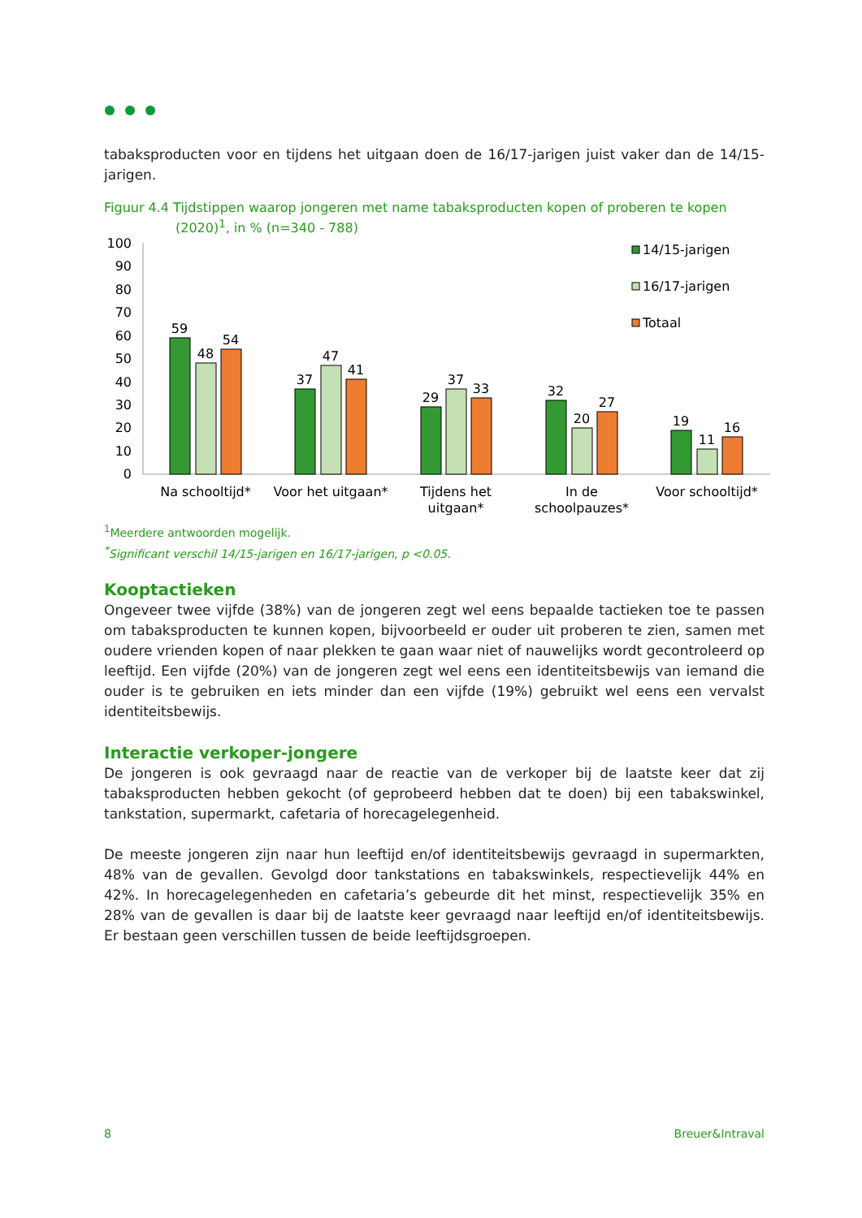tabaksproducten voor en tijdens het uitgaan doen de 16/17-jarigen juist vaker dan de 14/15-jarigen.
Figuur 4.4 Tijdstippen waarop jongeren met name tabaksproducten kopen of proberen te kopen
(2020)<sup>1</sup>, in % (n=340 - 788)
100
90
80
70
60
50
40
30
20
10
0
59
48
54
37
47
41
29
37
33
32
20
27
19
11
16
Na schooltijd*
Voor het uitgaan*
Tijdens het
uitgaan*
In de
schoolpauzes*
Voor schooltijd*
14/15-jarigen
16/17-jarigen
Totaal
<sup>1</sup> Meerdere antwoorden mogelijk.
<sup>*</sup> Significant verschil 14/15-jarigen en 16/17-jarigen, p <0.05.
Kooptactieken
Ongeveer twee vijfde (38%) van de jongeren zegt wel eens bepaalde tactieken toe te passen om tabaksproducten te kunnen kopen, bijvoorbeeld er ouder uit proberen te zien, samen met oudere vrienden kopen of naar plekken te gaan waar niet of nauwelijks wordt gecontroleerd op leeftijd. Een vijfde (20%) van de jongeren zegt wel eens een identiteitsbewijs van iemand die ouder is te gebruiken en iets minder dan een vijfde (19%) gebruikt wel eens een vervalst identiteitsbewijs.
Interactie verkoper-jongere
De jongeren is ook gevraagd naar de reactie van de verkoper bij de laatste keer dat zij tabaksproducten hebben gekocht (of geprobeerd hebben dat te doen) bij een tabakswinkel, tankstation, supermarkt, cafetaria of horecagelegenheid.
De meeste jongeren zijn naar hun leeftijd en/of identiteitsbewijs gevraagd in supermarkten, 48% van de gevallen. Gevolgd door tankstations en tabakswinkels, respectievelijk 44% en 42%. In horecagelegenheden en cafetaria’s gebeurde dit het minst, respectievelijk 35% en 28% van de gevallen is daar bij de laatste keer gevraagd naar leeftijd en/of identiteitsbewijs. Er bestaan geen verschillen tussen de beide leeftijdsgroepen.
8 Breuer&Intraval